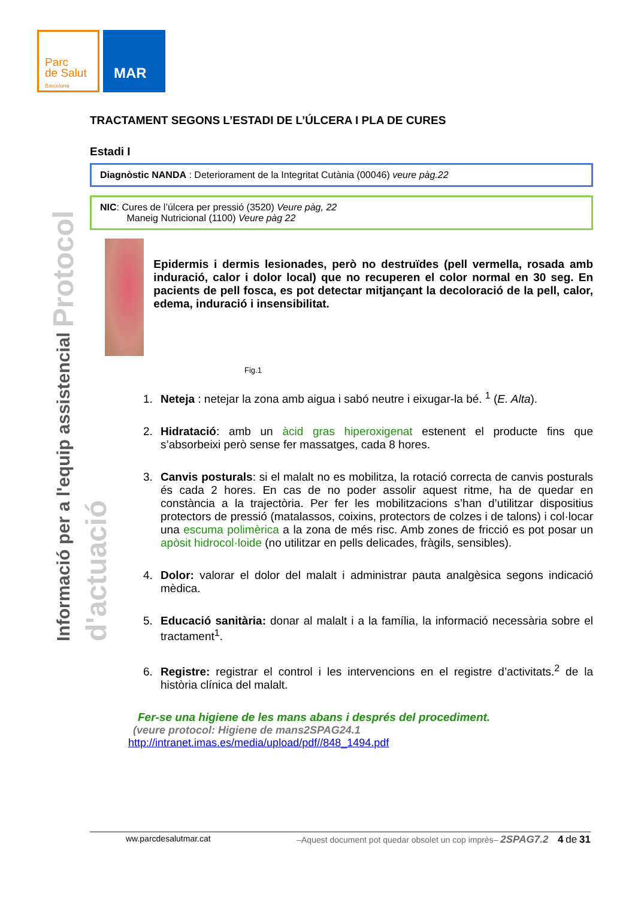Parc
de Salut
Barcelona
MAR
Informació per a l'equip assistencial Protocol d'actuació
TRACTAMENT SEGONS L’ESTADI DE L’ÚLCERA I PLA DE CURES
Estadi I
Diagnòstic NANDA : Deteriorament de la Integritat Cutània (00046) veure pàg.22
NIC: Cures de l’úlcera per pressió (3520) Veure pàg, 22
Maneig Nutricional (1100) Veure pàg 22
Epidermis i dermis lesionades, però no destruïdes (pell vermella, rosada amb induració, calor i dolor local) que no recuperen el color normal en 30 seg. En pacients de pell fosca, es pot detectar mitjançant la decoloració de la pell, calor, edema, induració i insensibilitat.
Fig.1
1. Neteja : netejar la zona amb aigua i sabó neutre i eixugar-la bé. <sup>1</sup> (E. Alta).
2. Hidratació: amb un àcid gras hiperoxigenat estenent el producte fins que s’absorbeixi però sense fer massatges, cada 8 hores.
3. Canvis posturals: si el malalt no es mobilitza, la rotació correcta de canvis posturals és cada 2 hores. En cas de no poder assolir aquest ritme, ha de quedar en constància a la trajectòria. Per fer les mobilitzacions s’han d’utilitzar dispositius protectors de pressió (matalassos, coixins, protectors de colzes i de talons) i col·locar una escuma polimèrica a la zona de més risc. Amb zones de fricció es pot posar un apòsit hidrocol·loide (no utilitzar en pells delicades, fràgils, sensibles).
4. Dolor: valorar el dolor del malalt i administrar pauta analgèsica segons indicació mèdica.
5. Educació sanitària: donar al malalt i a la família, la informació necessària sobre el tractament<sup>1</sup>.
6. Registre: registrar el control i les intervencions en el registre d’activitats.<sup>2</sup> de la història clínica del malalt.
Fer-se una higiene de les mans abans i després del procediment.
(veure protocol: Higiene de mans2SPAG24.1
http://intranet.imas.es/media/upload/pdf//848_1494.pdf
ww.parcdesalutmar.cat –Aquest document pot quedar obsolet un cop imprès– 2SPAG7.2 4 de 31